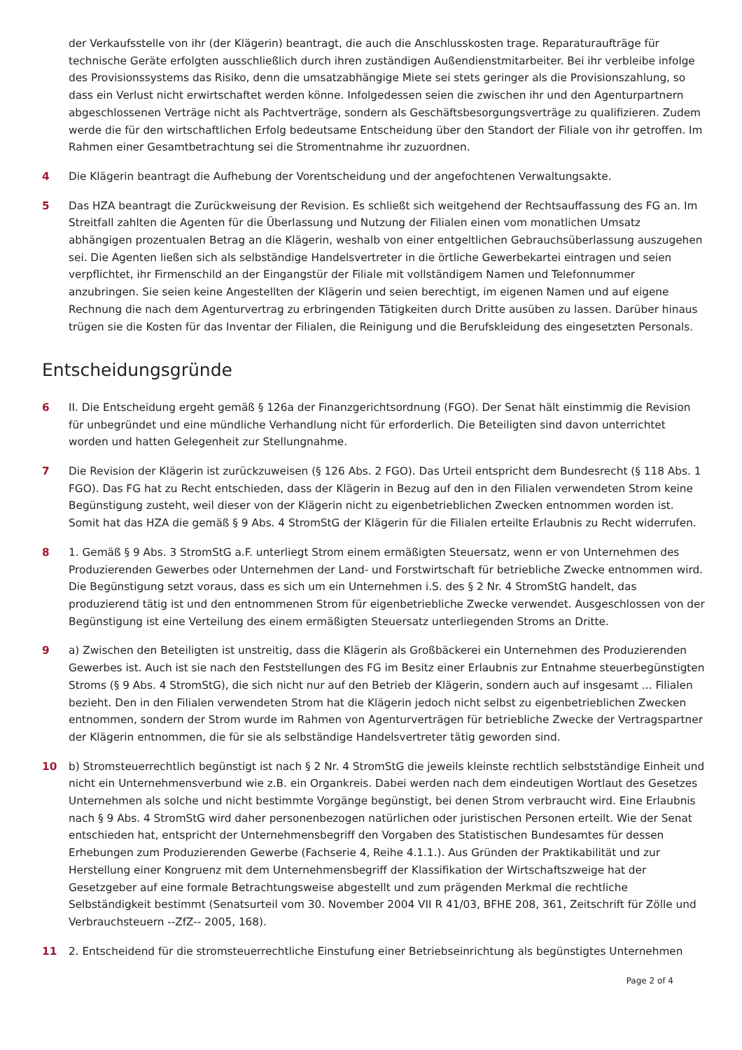der Verkaufsstelle von ihr (der Klägerin) beantragt, die auch die Anschlusskosten trage. Reparaturaufträge für technische Geräte erfolgten ausschließlich durch ihren zuständigen Außendienstmitarbeiter. Bei ihr verbleibe infolge des Provisionssystems das Risiko, denn die umsatzabhängige Miete sei stets geringer als die Provisionszahlung, so dass ein Verlust nicht erwirtschaftet werden könne. Infolgedessen seien die zwischen ihr und den Agenturpartnern abgeschlossenen Verträge nicht als Pachtverträge, sondern als Geschäftsbesorgungsverträge zu qualifizieren. Zudem werde die für den wirtschaftlichen Erfolg bedeutsame Entscheidung über den Standort der Filiale von ihr getroffen. Im Rahmen einer Gesamtbetrachtung sei die Stromentnahme ihr zuzuordnen.
4 Die Klägerin beantragt die Aufhebung der Vorentscheidung und der angefochtenen Verwaltungsakte.
5 Das HZA beantragt die Zurückweisung der Revision. Es schließt sich weitgehend der Rechtsauffassung des FG an. Im Streitfall zahlten die Agenten für die Überlassung und Nutzung der Filialen einen vom monatlichen Umsatz abhängigen prozentualen Betrag an die Klägerin, weshalb von einer entgeltlichen Gebrauchsüberlassung auszugehen sei. Die Agenten ließen sich als selbständige Handelsvertreter in die örtliche Gewerbekartei eintragen und seien verpflichtet, ihr Firmenschild an der Eingangstür der Filiale mit vollständigem Namen und Telefonnummer anzubringen. Sie seien keine Angestellten der Klägerin und seien berechtigt, im eigenen Namen und auf eigene Rechnung die nach dem Agenturvertrag zu erbringenden Tätigkeiten durch Dritte ausüben zu lassen. Darüber hinaus trügen sie die Kosten für das Inventar der Filialen, die Reinigung und die Berufskleidung des eingesetzten Personals.
Entscheidungsgründe
6 II. Die Entscheidung ergeht gemäß § 126a der Finanzgerichtsordnung (FGO). Der Senat hält einstimmig die Revision für unbegründet und eine mündliche Verhandlung nicht für erforderlich. Die Beteiligten sind davon unterrichtet worden und hatten Gelegenheit zur Stellungnahme.
7 Die Revision der Klägerin ist zurückzuweisen (§ 126 Abs. 2 FGO). Das Urteil entspricht dem Bundesrecht (§ 118 Abs. 1 FGO). Das FG hat zu Recht entschieden, dass der Klägerin in Bezug auf den in den Filialen verwendeten Strom keine Begünstigung zusteht, weil dieser von der Klägerin nicht zu eigenbetrieblichen Zwecken entnommen worden ist. Somit hat das HZA die gemäß § 9 Abs. 4 StromStG der Klägerin für die Filialen erteilte Erlaubnis zu Recht widerrufen.
8 1. Gemäß § 9 Abs. 3 StromStG a.F. unterliegt Strom einem ermäßigten Steuersatz, wenn er von Unternehmen des Produzierenden Gewerbes oder Unternehmen der Land- und Forstwirtschaft für betriebliche Zwecke entnommen wird. Die Begünstigung setzt voraus, dass es sich um ein Unternehmen i.S. des § 2 Nr. 4 StromStG handelt, das produzierend tätig ist und den entnommenen Strom für eigenbetriebliche Zwecke verwendet. Ausgeschlossen von der Begünstigung ist eine Verteilung des einem ermäßigten Steuersatz unterliegenden Stroms an Dritte.
9 a) Zwischen den Beteiligten ist unstreitig, dass die Klägerin als Großbäckerei ein Unternehmen des Produzierenden Gewerbes ist. Auch ist sie nach den Feststellungen des FG im Besitz einer Erlaubnis zur Entnahme steuerbegünstigten Stroms (§ 9 Abs. 4 StromStG), die sich nicht nur auf den Betrieb der Klägerin, sondern auch auf insgesamt ... Filialen bezieht. Den in den Filialen verwendeten Strom hat die Klägerin jedoch nicht selbst zu eigenbetrieblichen Zwecken entnommen, sondern der Strom wurde im Rahmen von Agenturverträgen für betriebliche Zwecke der Vertragspartner der Klägerin entnommen, die für sie als selbständige Handelsvertreter tätig geworden sind.
10 b) Stromsteuerrechtlich begünstigt ist nach § 2 Nr. 4 StromStG die jeweils kleinste rechtlich selbstständige Einheit und nicht ein Unternehmensverbund wie z.B. ein Organkreis. Dabei werden nach dem eindeutigen Wortlaut des Gesetzes Unternehmen als solche und nicht bestimmte Vorgänge begünstigt, bei denen Strom verbraucht wird. Eine Erlaubnis nach § 9 Abs. 4 StromStG wird daher personenbezogen natürlichen oder juristischen Personen erteilt. Wie der Senat entschieden hat, entspricht der Unternehmensbegriff den Vorgaben des Statistischen Bundesamtes für dessen Erhebungen zum Produzierenden Gewerbe (Fachserie 4, Reihe 4.1.1.). Aus Gründen der Praktikabilität und zur Herstellung einer Kongruenz mit dem Unternehmensbegriff der Klassifikation der Wirtschaftszweige hat der Gesetzgeber auf eine formale Betrachtungsweise abgestellt und zum prägenden Merkmal die rechtliche Selbständigkeit bestimmt (Senatsurteil vom 30. November 2004 VII R 41/03, BFHE 208, 361, Zeitschrift für Zölle und Verbrauchsteuern --ZfZ-- 2005, 168).
11 2. Entscheidend für die stromsteuerrechtliche Einstufung einer Betriebseinrichtung als begünstigtes Unternehmen
Page 2 of 4